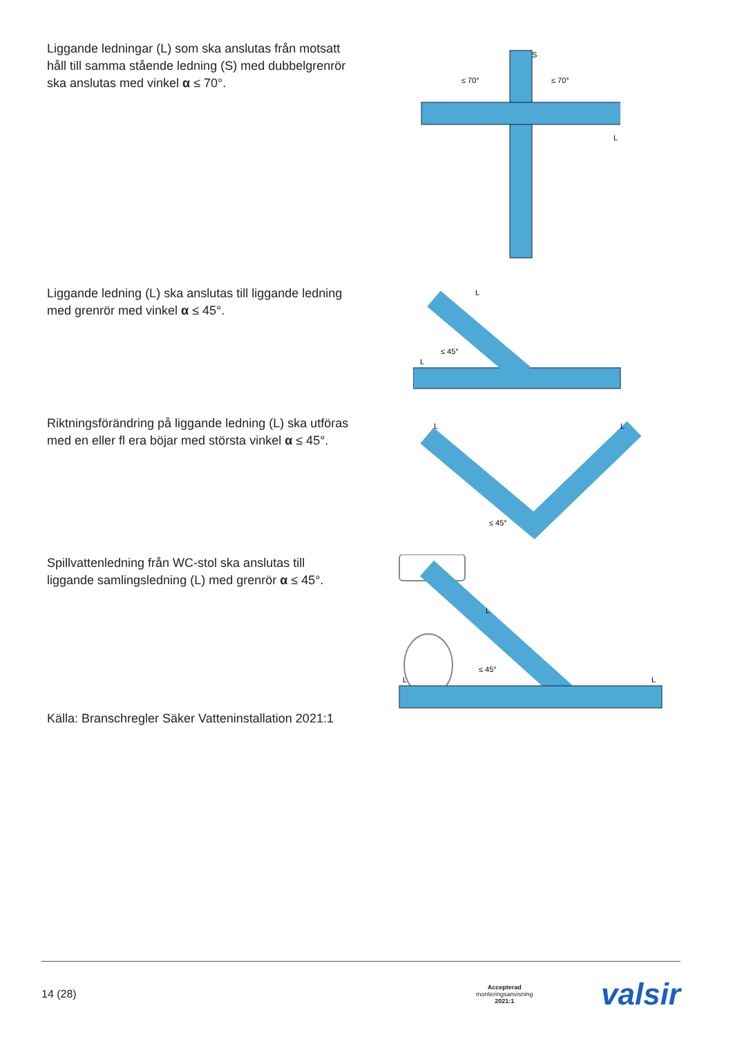Liggande ledningar (L) som ska anslutas från motsatt håll till samma stående ledning (S) med dubbelgrenrör ska anslutas med vinkel α ≤ 70°.
S
≤ 70°
≤ 70°
L
Liggande ledning (L) ska anslutas till liggande ledning med grenrör med vinkel α ≤ 45°.
L
L
≤ 45°
Riktningsförändring på liggande ledning (L) ska utföras med en eller fl era böjar med största vinkel α ≤ 45°.
L
L
≤ 45°
Spillvattenledning från WC-stol ska anslutas till liggande samlingsledning (L) med grenrör α ≤ 45°.
Källa: Branschregler Säker Vatteninstallation 2021:1
L
L
L
≤ 45°
14 (28) Accepterad
monteringsanvisning
2021:1 valsir